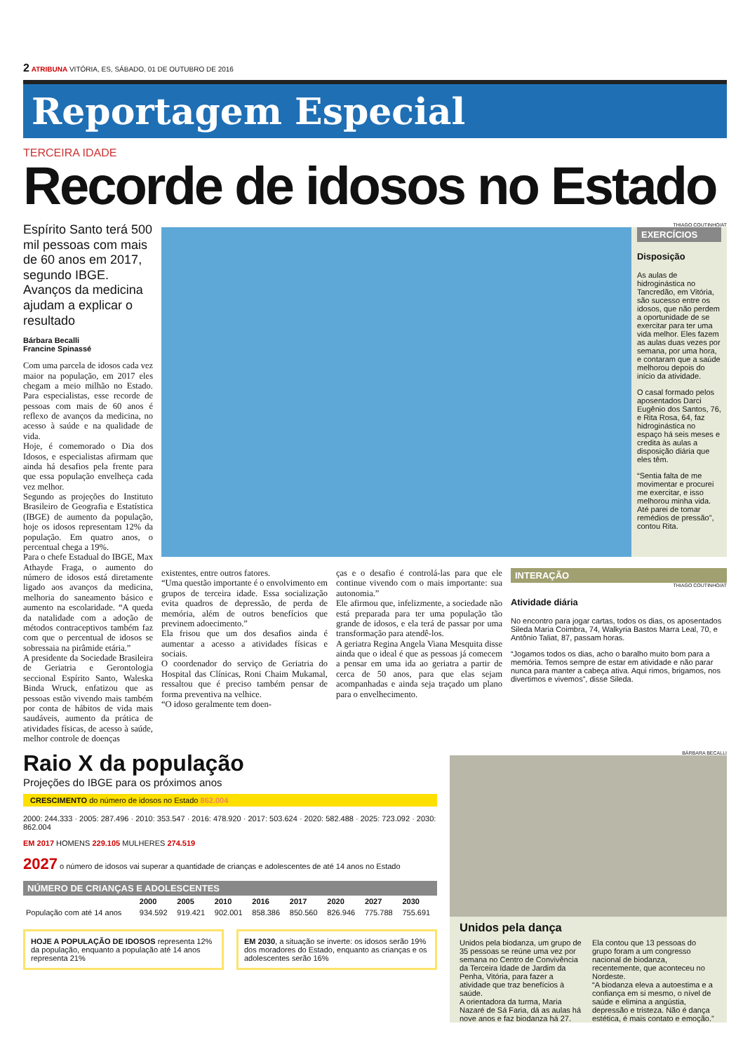2 ATRIBUNA VITÓRIA, ES, SÁBADO, 01 DE OUTUBRO DE 2016
Reportagem Especial
TERCEIRA IDADE
Recorde de idosos no Estado
Espírito Santo terá 500 mil pessoas com mais de 60 anos em 2017, segundo IBGE. Avanços da medicina ajudam a explicar o resultado
Bárbara Becalli
Francine Spinassé
Com uma parcela de idosos cada vez maior na população, em 2017 eles chegam a meio milhão no Estado. Para especialistas, esse recorde de pessoas com mais de 60 anos é reflexo de avanços da medicina, no acesso à saúde e na qualidade de vida.
Hoje, é comemorado o Dia dos Idosos, e especialistas afirmam que ainda há desafios pela frente para que essa população envelheça cada vez melhor.
Segundo as projeções do Instituto Brasileiro de Geografia e Estatística (IBGE) de aumento da população, hoje os idosos representam 12% da população. Em quatro anos, o percentual chega a 19%.
Para o chefe Estadual do IBGE, Max Athayde Fraga, o aumento do número de idosos está diretamente ligado aos avanços da medicina, melhoria do saneamento básico e aumento na escolaridade. “A queda da natalidade com a adoção de métodos contraceptivos também faz com que o percentual de idosos se sobressaia na pirâmide etária.”
A presidente da Sociedade Brasileira de Geriatria e Gerontologia seccional Espírito Santo, Waleska Binda Wruck, enfatizou que as pessoas estão vivendo mais também por conta de hábitos de vida mais saudáveis, aumento da prática de atividades físicas, de acesso à saúde, melhor controle de doenças
THIAGO COUTINHO/AT
EXERCÍCIOS
Disposição
As aulas de hidroginástica no Tancredão, em Vitória, são sucesso entre os idosos, que não perdem a oportunidade de se exercitar para ter uma vida melhor. Eles fazem as aulas duas vezes por semana, por uma hora, e contaram que a saúde melhorou depois do início da atividade.
O casal formado pelos aposentados Darci Eugênio dos Santos, 76, e Rita Rosa, 64, faz hidroginástica no espaço há seis meses e credita às aulas a disposição diária que eles têm.
“Sentia falta de me movimentar e procurei me exercitar, e isso melhorou minha vida. Até parei de tomar remédios de pressão”, contou Rita.
existentes, entre outros fatores.
“Uma questão importante é o envolvimento em grupos de terceira idade. Essa socialização evita quadros de depressão, de perda de memória, além de outros benefícios que previnem adoecimento.”
Ela frisou que um dos desafios ainda é aumentar a acesso a atividades físicas e sociais.
O coordenador do serviço de Geriatria do Hospital das Clínicas, Roni Chaim Mukamal, ressaltou que é preciso também pensar de forma preventiva na velhice.
“O idoso geralmente tem doen-
ças e o desafio é controlá-las para que ele continue vivendo com o mais importante: sua autonomia.”
Ele afirmou que, infelizmente, a sociedade não está preparada para ter uma população tão grande de idosos, e ela terá de passar por uma transformação para atendê-los.
A geriatra Regina Angela Viana Mesquita disse ainda que o ideal é que as pessoas já comecem a pensar em uma ida ao geriatra a partir de cerca de 50 anos, para que elas sejam acompanhadas e ainda seja traçado um plano para o envelhecimento.
INTERAÇÃO
THIAGO COUTINHO/AT
Atividade diária
No encontro para jogar cartas, todos os dias, os aposentados Sileda Maria Coimbra, 74, Walkyria Bastos Marra Leal, 70, e Antônio Taliat, 87, passam horas.
“Jogamos todos os dias, acho o baralho muito bom para a memória. Temos sempre de estar em atividade e não parar nunca para manter a cabeça ativa. Aqui rimos, brigamos, nos divertimos e vivemos”, disse Sileda.
Raio X da população
Projeções do IBGE para os próximos anos
CRESCIMENTO do número de idosos no Estado 862.004
2000: 244.333 · 2005: 287.496 · 2010: 353.547 · 2016: 478.920 · 2017: 503.624 · 2020: 582.488 · 2025: 723.092 · 2030: 862.004
EM 2017 HOMENS 229.105 MULHERES 274.519
2027 o número de idosos vai superar a quantidade de crianças e adolescentes de até 14 anos no Estado
NÚMERO DE CRIANÇAS E ADOLESCENTES
| | 2000 | 2005 | 2010 | 2016 | 2017 | 2020 | 2027 | 2030 |
| --- | --- | --- | --- | --- | --- | --- | --- | --- |
| População com até 14 anos | 934.592 | 919.421 | 902.001 | 858.386 | 850.560 | 826.946 | 775.788 | 755.691 |
HOJE A POPULAÇÃO DE IDOSOS representa 12% da população, enquanto a população até 14 anos representa 21%
EM 2030, a situação se inverte: os idosos serão 19% dos moradores do Estado, enquanto as crianças e os adolescentes serão 16%
BÁRBARA BECALLI
Unidos pela dança
Unidos pela biodanza, um grupo de 35 pessoas se reúne uma vez por semana no Centro de Convivência da Terceira Idade de Jardim da Penha, Vitória, para fazer a atividade que traz benefícios à saúde.
A orientadora da turma, Maria Nazaré de Sá Faria, dá as aulas há nove anos e faz biodanza há 27.
Ela contou que 13 pessoas do grupo foram a um congresso nacional de biodanza, recentemente, que aconteceu no Nordeste.
“A biodanza eleva a autoestima e a confiança em si mesmo, o nível de saúde e elimina a angústia, depressão e tristeza. Não é dança estética, é mais contato e emoção.”